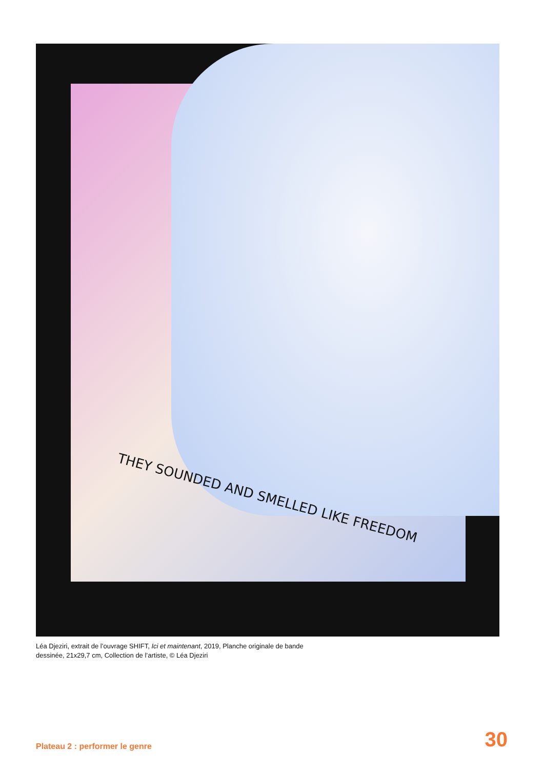THEY SOUNDED AND SMELLED LIKE FREEDOM
Léa Djeziri, extrait de l’ouvrage SHIFT, Ici et maintenant, 2019, Planche originale de bande dessinée, 21x29,7 cm, Collection de l’artiste, © Léa Djeziri
Plateau 2 : performer le genre 30